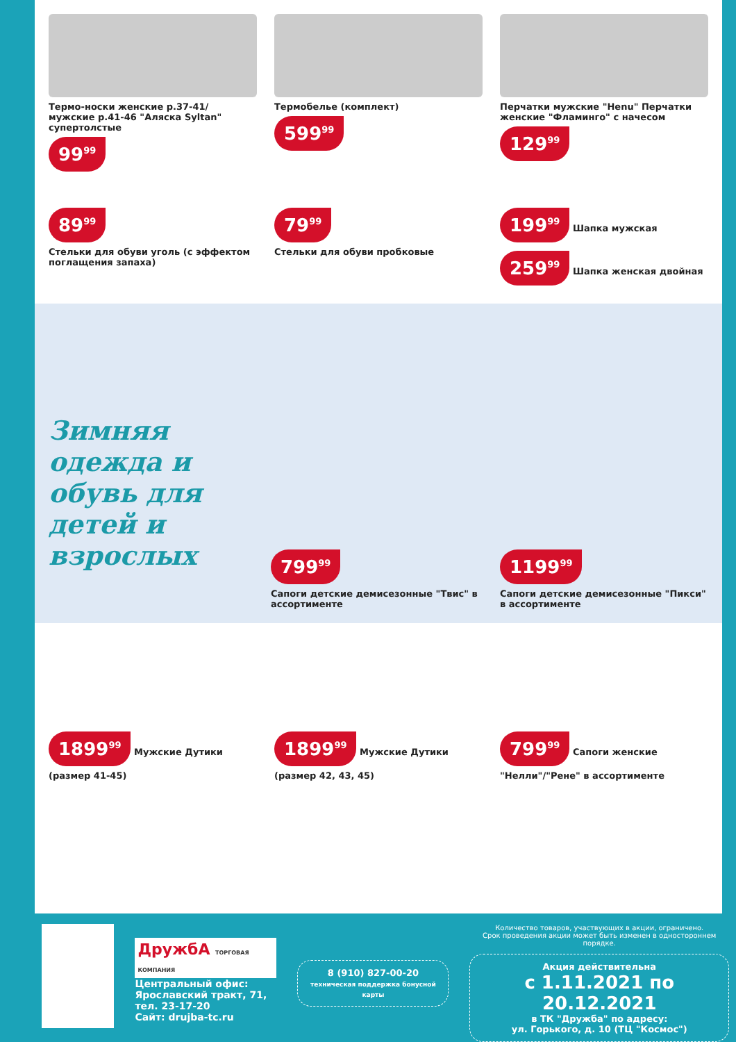Термо-носки женские р.37-41/ мужские р.41-46 "Аляска Syltan" супертолстые
99<sup>99</sup>
Термобелье (комплект)
599<sup>99</sup>
Перчатки мужские "Henu" Перчатки женские "Фламинго" с начесом
129<sup>99</sup>
89<sup>99</sup>
Стельки для обуви уголь (с эффектом поглащения запаха)
79<sup>99</sup>
Стельки для обуви пробковые
199<sup>99</sup> Шапка мужская
259<sup>99</sup> Шапка женская двойная
Зимняя одежда и обувь для детей и взрослых
799<sup>99</sup>
Сапоги детские демисезонные "Твис" в ассортименте
1199<sup>99</sup>
Сапоги детские демисезонные "Пикси" в ассортименте
1899<sup>99</sup> Мужские Дутики (размер 41-45)
1899<sup>99</sup> Мужские Дутики (размер 42, 43, 45)
799<sup>99</sup> Сапоги женские "Нелли"/"Рене" в ассортименте
ДружбА ТОРГОВАЯ КОМПАНИЯ
Центральный офис:
Ярославский тракт, 71,
тел. 23-17-20
Сайт: drujba-tc.ru
8 (910) 827-00-20
техническая поддержка бонусной карты
Количество товаров, участвующих в акции, ограничено.
Срок проведения акции может быть изменен в одностороннем порядке.
Акция действительна
с 1.11.2021 по 20.12.2021
в ТК "Дружба" по адресу:
ул. Горького, д. 10 (ТЦ "Космос")